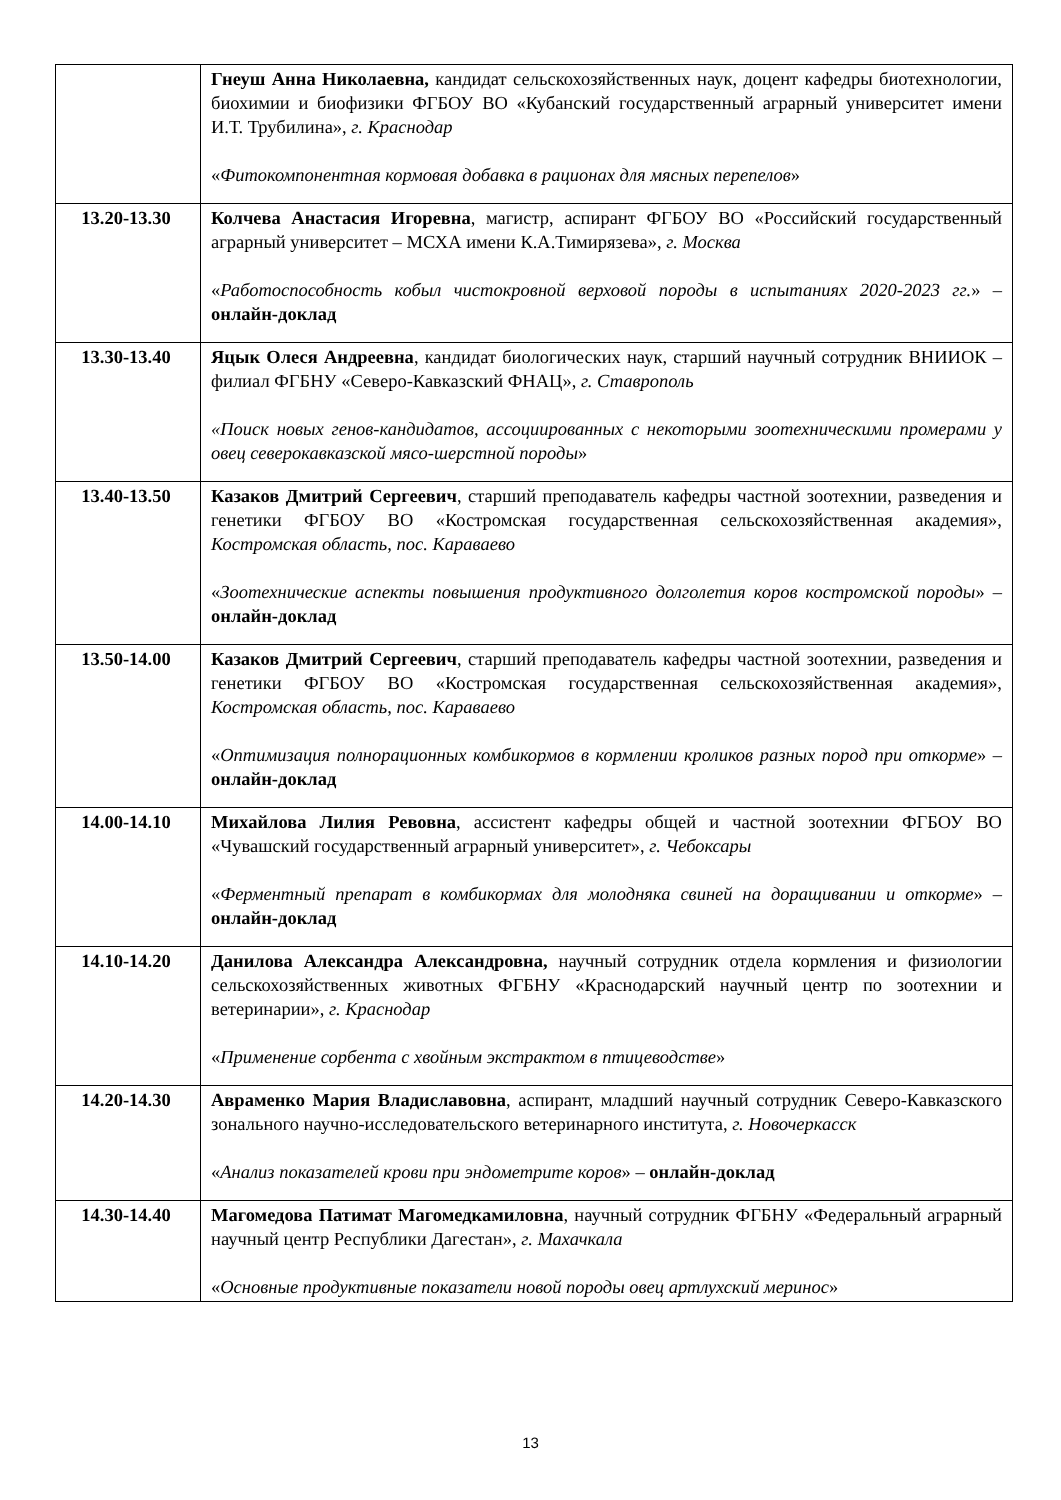| | Гнеуш Анна Николаевна, кандидат сельскохозяйственных наук, доцент кафедры биотехнологии, биохимии и биофизики ФГБОУ ВО «Кубанский государственный аграрный университет имени И.Т. Трубилина», г. Краснодар « Фитокомпонентная кормовая добавка в рационах для мясных перепелов » |
| 13.20-13.30 | Колчева Анастасия Игоревна , магистр, аспирант ФГБОУ ВО «Российский государственный аграрный университет – МСХА имени К.А.Тимирязева», г. Москва « Работоспособность кобыл чистокровной верховой породы в испытаниях 2020-2023 гг. » – онлайн-доклад |
| 13.30-13.40 | Яцык Олеся Андреевна , кандидат биологических наук, старший научный сотрудник ВНИИОК – филиал ФГБНУ «Северо-Кавказский ФНАЦ», г. Ставрополь «Поиск новых генов-кандидатов, ассоциированных с некоторыми зоотехническими промерами у овец северокавказской мясо-шерстной породы » |
| 13.40-13.50 | Казаков Дмитрий Сергеевич , старший преподаватель кафедры частной зоотехнии, разведения и генетики ФГБОУ ВО «Костромская государственная сельскохозяйственная академия», Костромская область, пос. Караваево « Зоотехнические аспекты повышения продуктивного долголетия коров костромской породы » – онлайн-доклад |
| 13.50-14.00 | Казаков Дмитрий Сергеевич , старший преподаватель кафедры частной зоотехнии, разведения и генетики ФГБОУ ВО «Костромская государственная сельскохозяйственная академия», Костромская область, пос. Караваево « Оптимизация полнорационных комбикормов в кормлении кроликов разных пород при откорме » – онлайн-доклад |
| 14.00-14.10 | Михайлова Лилия Ревовна , ассистент кафедры общей и частной зоотехнии ФГБОУ ВО «Чувашский государственный аграрный университет», г. Чебоксары « Ферментный препарат в комбикормах для молодняка свиней на доращивании и откорме » – онлайн-доклад |
| 14.10-14.20 | Данилова Александра Александровна, научный сотрудник отдела кормления и физиологии сельскохозяйственных животных ФГБНУ «Краснодарский научный центр по зоотехнии и ветеринарии», г. Краснодар « Применение сорбента с хвойным экстрактом в птицеводстве » |
| 14.20-14.30 | Авраменко Мария Владиславовна , аспирант, младший научный сотрудник Северо-Кавказского зонального научно-исследовательского ветеринарного института, г. Новочеркасск « Анализ показателей крови при эндометрите коров » – онлайн-доклад |
| 14.30-14.40 | Магомедова Патимат Магомедкамиловна , научный сотрудник ФГБНУ «Федеральный аграрный научный центр Республики Дагестан», г. Махачкала « Основные продуктивные показатели новой породы овец артлухский меринос » |
13